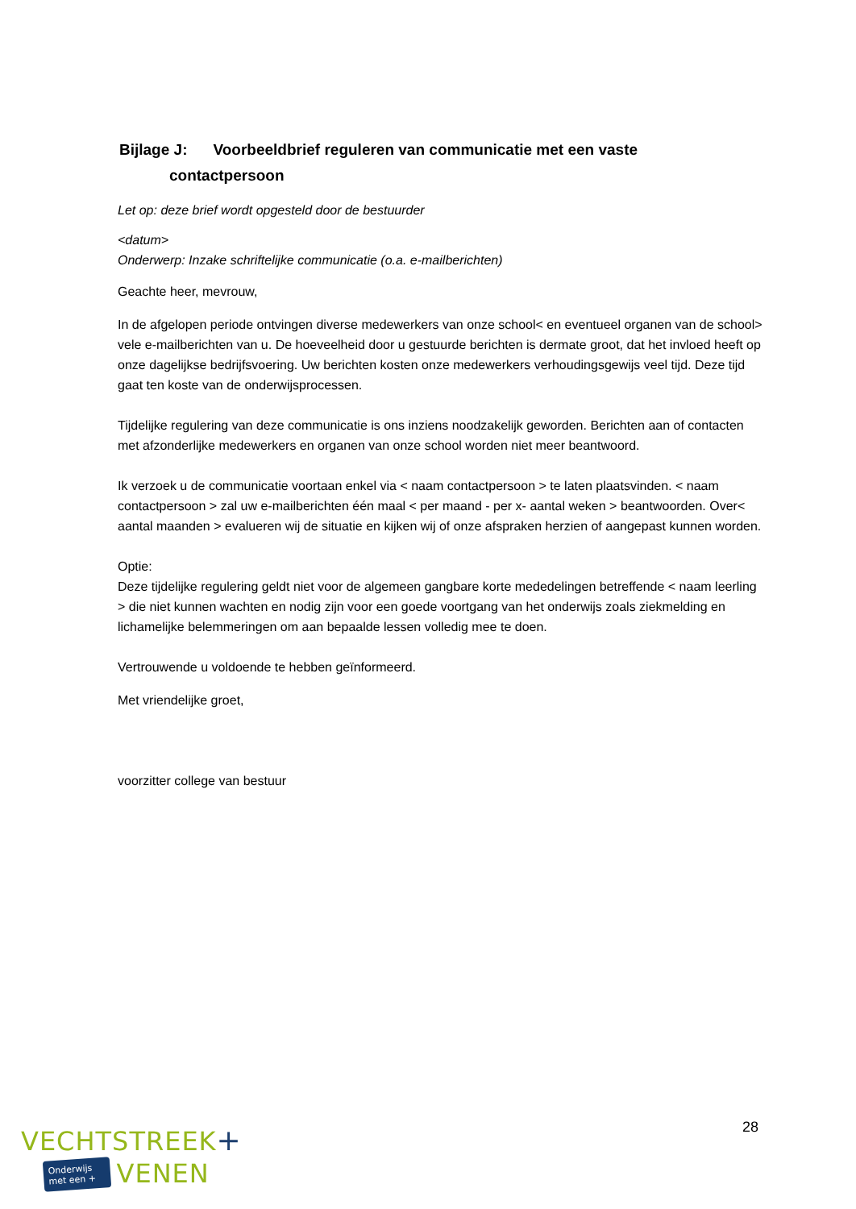Bijlage J: Voorbeeldbrief reguleren van communicatie met een vaste
contactpersoon
Let op: deze brief wordt opgesteld door de bestuurder
<datum>
Onderwerp: Inzake schriftelijke communicatie (o.a. e-mailberichten)
Geachte heer, mevrouw,
In de afgelopen periode ontvingen diverse medewerkers van onze school< en eventueel organen van de school> vele e-mailberichten van u. De hoeveelheid door u gestuurde berichten is dermate groot, dat het invloed heeft op onze dagelijkse bedrijfsvoering. Uw berichten kosten onze medewerkers verhoudingsgewijs veel tijd. Deze tijd gaat ten koste van de onderwijsprocessen.
Tijdelijke regulering van deze communicatie is ons inziens noodzakelijk geworden. Berichten aan of contacten met afzonderlijke medewerkers en organen van onze school worden niet meer beantwoord.
Ik verzoek u de communicatie voortaan enkel via < naam contactpersoon > te laten plaatsvinden. < naam contactpersoon > zal uw e-mailberichten één maal < per maand - per x- aantal weken > beantwoorden. Over< aantal maanden > evalueren wij de situatie en kijken wij of onze afspraken herzien of aangepast kunnen worden.
Optie:
Deze tijdelijke regulering geldt niet voor de algemeen gangbare korte mededelingen betreffende < naam leerling > die niet kunnen wachten en nodig zijn voor een goede voortgang van het onderwijs zoals ziekmelding en lichamelijke belemmeringen om aan bepaalde lessen volledig mee te doen.
Vertrouwende u voldoende te hebben geïnformeerd.
Met vriendelijke groet,
voorzitter college van bestuur
28
VECHTSTREEK+
Onderwijs
met een + VENEN